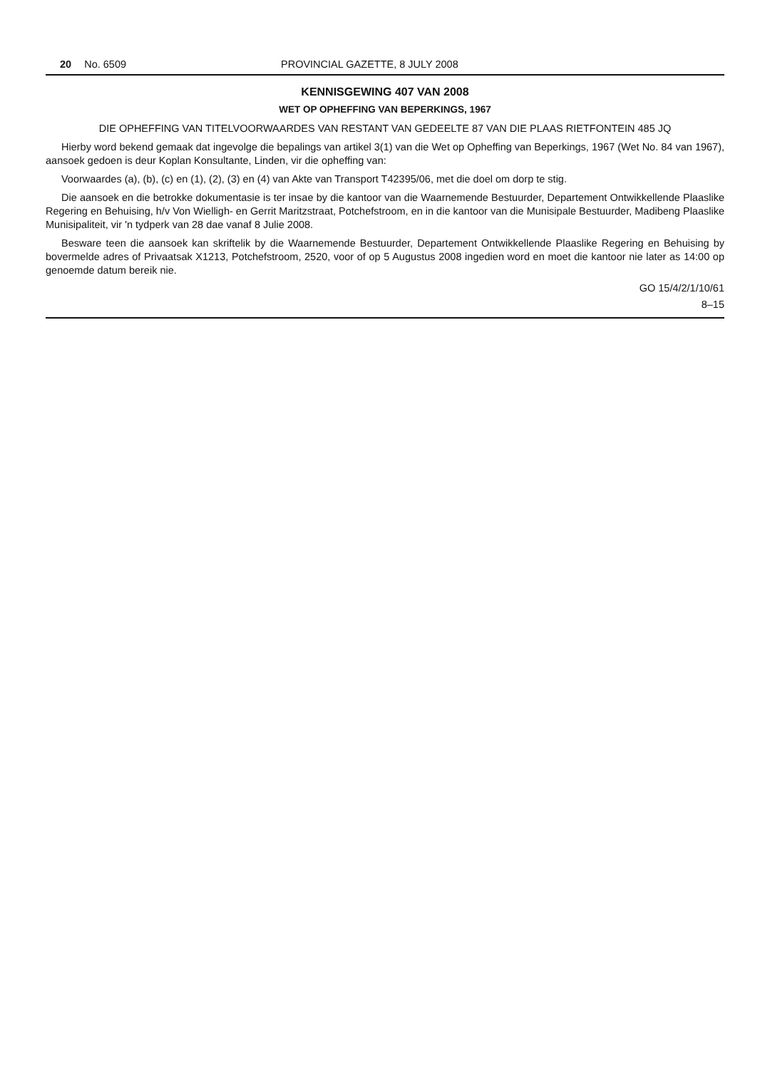20 No. 6509 PROVINCIAL GAZETTE, 8 JULY 2008
KENNISGEWING 407 VAN 2008
WET OP OPHEFFING VAN BEPERKINGS, 1967
DIE OPHEFFING VAN TITELVOORWAARDES VAN RESTANT VAN GEDEELTE 87 VAN DIE PLAAS RIETFONTEIN 485 JQ
Hierby word bekend gemaak dat ingevolge die bepalings van artikel 3(1) van die Wet op Opheffing van Beperkings, 1967 (Wet No. 84 van 1967), aansoek gedoen is deur Koplan Konsultante, Linden, vir die opheffing van:
Voorwaardes (a), (b), (c) en (1), (2), (3) en (4) van Akte van Transport T42395/06, met die doel om dorp te stig.
Die aansoek en die betrokke dokumentasie is ter insae by die kantoor van die Waarnemende Bestuurder, Departement Ontwikkellende Plaaslike Regering en Behuising, h/v Von Wielligh- en Gerrit Maritzstraat, Potchefstroom, en in die kantoor van die Munisipale Bestuurder, Madibeng Plaaslike Munisipaliteit, vir 'n tydperk van 28 dae vanaf 8 Julie 2008.
Besware teen die aansoek kan skriftelik by die Waarnemende Bestuurder, Departement Ontwikkellende Plaaslike Regering en Behuising by bovermelde adres of Privaatsak X1213, Potchefstroom, 2520, voor of op 5 Augustus 2008 ingedien word en moet die kantoor nie later as 14:00 op genoemde datum bereik nie.
GO 15/4/2/1/10/61
8–15